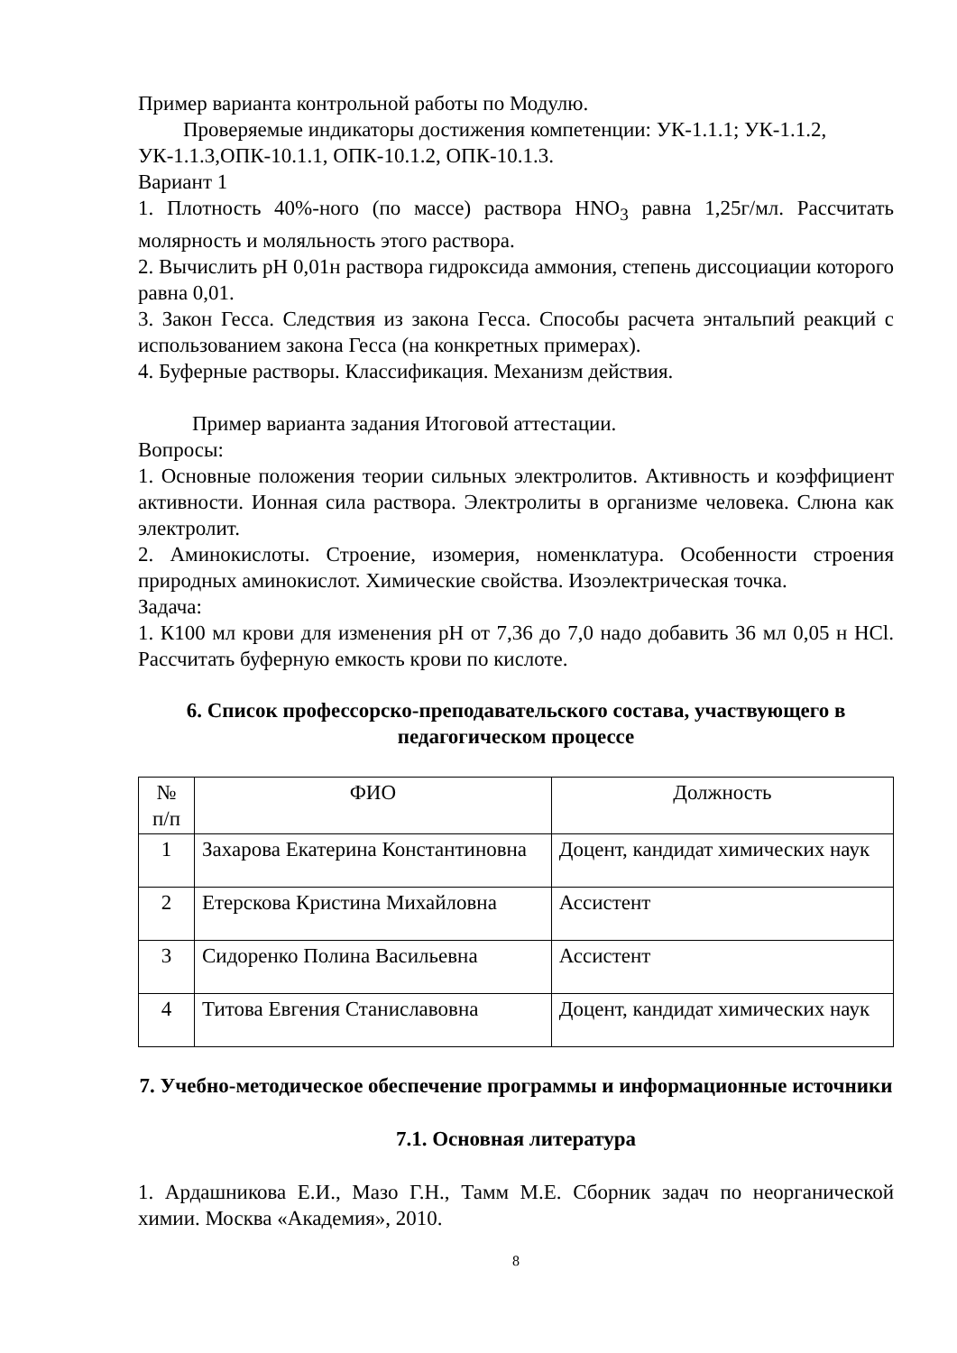Пример варианта контрольной работы по Модулю.
Проверяемые индикаторы достижения компетенции: УК-1.1.1; УК-1.1.2, УК-1.1.3,ОПК-10.1.1, ОПК-10.1.2, ОПК-10.1.3.
Вариант 1
1. Плотность 40%-ного (по массе) раствора HNO<sub>3</sub> равна 1,25г/мл. Рассчитать молярность и моляльность этого раствора.
2. Вычислить рН 0,01н раствора гидроксида аммония, степень диссоциации которого равна 0,01.
3. Закон Гесса. Следствия из закона Гесса. Способы расчета энтальпий реакций с использованием закона Гесса (на конкретных примерах).
4. Буферные растворы. Классификация. Механизм действия.
Пример варианта задания Итоговой аттестации.
Вопросы:
1. Основные положения теории сильных электролитов. Активность и коэффициент активности. Ионная сила раствора. Электролиты в организме человека. Слюна как электролит.
2. Аминокислоты. Строение, изомерия, номенклатура. Особенности строения природных аминокислот. Химические свойства. Изоэлектрическая точка.
Задача:
1. К100 мл крови для изменения рН от 7,36 до 7,0 надо добавить 36 мл 0,05 н HCl. Рассчитать буферную емкость крови по кислоте.
6. Список профессорско-преподавательского состава, участвующего в педагогическом процессе
| № п/п | ФИО | Должность |
| 1 | Захарова Екатерина Константиновна | Доцент, кандидат химических наук |
| 2 | Етерскова Кристина Михайловна | Ассистент |
| 3 | Сидоренко Полина Васильевна | Ассистент |
| 4 | Титова Евгения Станиславовна | Доцент, кандидат химических наук |
7. Учебно-методическое обеспечение программы и информационные источники
7.1. Основная литература
1. Ардашникова Е.И., Мазо Г.Н., Тамм М.Е. Сборник задач по неорганической химии. Москва «Академия», 2010.
8